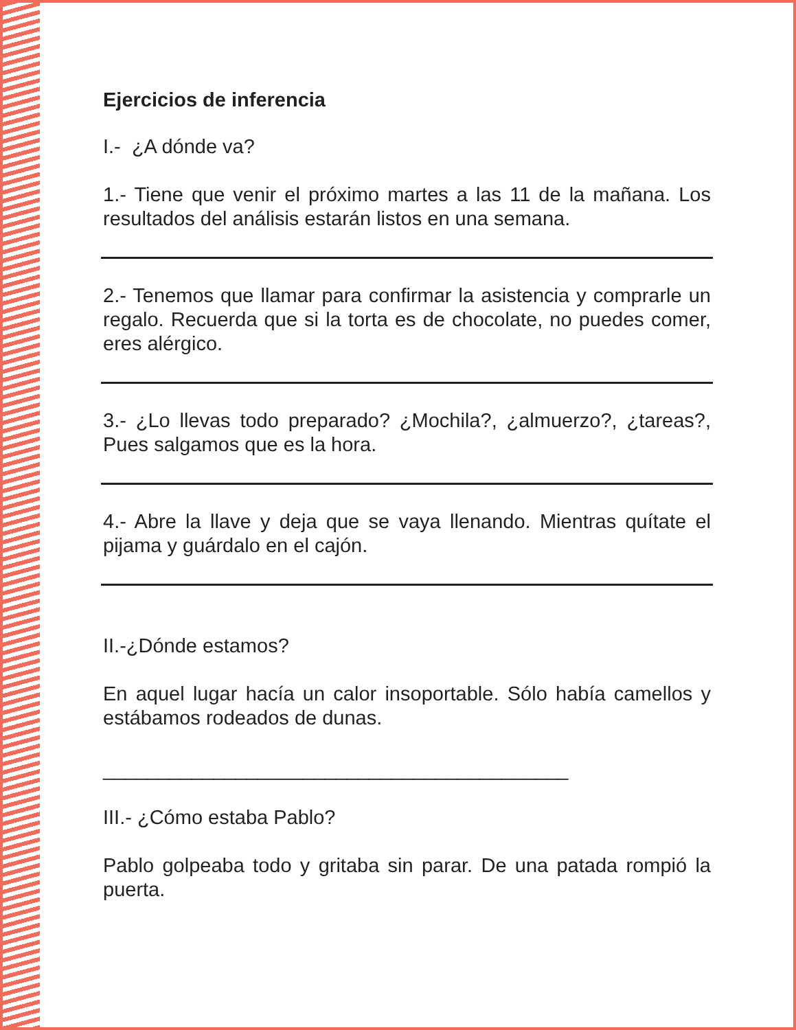Ejercicios de inferencia
I.- ¿A dónde va?
1.- Tiene que venir el próximo martes a las 11 de la mañana. Los resultados del análisis estarán listos en una semana.
2.- Tenemos que llamar para confirmar la asistencia y comprarle un regalo. Recuerda que si la torta es de chocolate, no puedes comer, eres alérgico.
3.- ¿Lo llevas todo preparado? ¿Mochila?, ¿almuerzo?, ¿tareas?, Pues salgamos que es la hora.
4.- Abre la llave y deja que se vaya llenando. Mientras quítate el pijama y guárdalo en el cajón.
II.-¿Dónde estamos?
En aquel lugar hacía un calor insoportable. Sólo había camellos y estábamos rodeados de dunas.
__________________________________________
III.- ¿Cómo estaba Pablo?
Pablo golpeaba todo y gritaba sin parar. De una patada rompió la puerta.